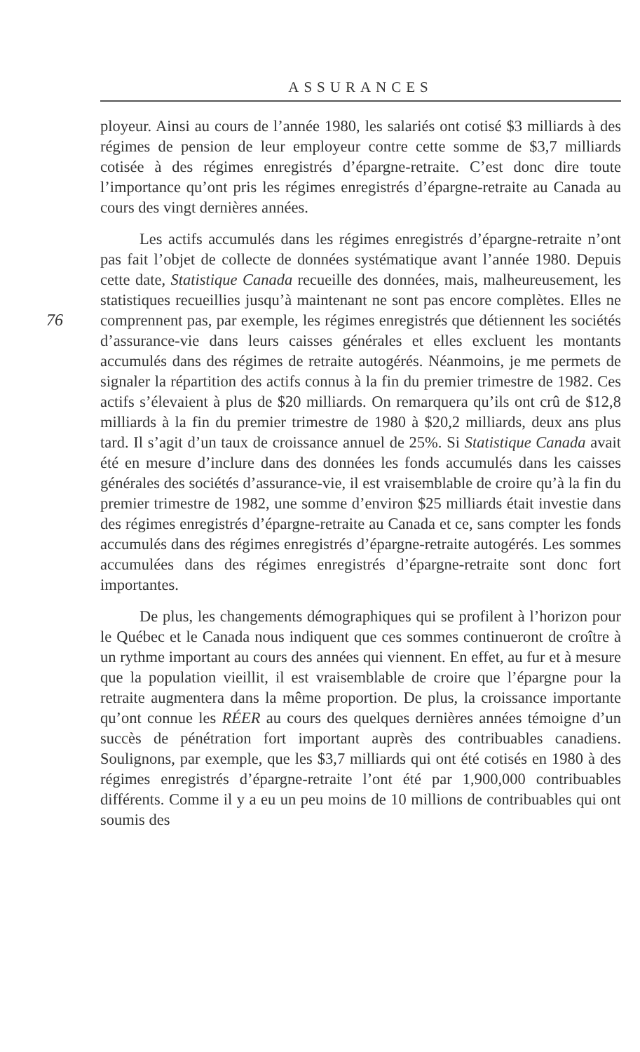ASSURANCES
76
ployeur. Ainsi au cours de l’année 1980, les salariés ont cotisé $3 milliards à des régimes de pension de leur employeur contre cette somme de $3,7 milliards cotisée à des régimes enregistrés d’épargne-retraite. C’est donc dire toute l’importance qu’ont pris les régimes enregistrés d’épargne-retraite au Canada au cours des vingt dernières années.
Les actifs accumulés dans les régimes enregistrés d’épargne-retraite n’ont pas fait l’objet de collecte de données systématique avant l’année 1980. Depuis cette date, Statistique Canada recueille des données, mais, malheureusement, les statistiques recueillies jusqu’à maintenant ne sont pas encore complètes. Elles ne comprennent pas, par exemple, les régimes enregistrés que détiennent les sociétés d’assurance-vie dans leurs caisses générales et elles excluent les montants accumulés dans des régimes de retraite autogérés. Néanmoins, je me permets de signaler la répartition des actifs connus à la fin du premier trimestre de 1982. Ces actifs s’élevaient à plus de $20 milliards. On remarquera qu’ils ont crû de $12,8 milliards à la fin du premier trimestre de 1980 à $20,2 milliards, deux ans plus tard. Il s’agit d’un taux de croissance annuel de 25%. Si Statistique Canada avait été en mesure d’inclure dans des données les fonds accumulés dans les caisses générales des sociétés d’assurance-vie, il est vraisemblable de croire qu’à la fin du premier trimestre de 1982, une somme d’environ $25 milliards était investie dans des régimes enregistrés d’épargne-retraite au Canada et ce, sans compter les fonds accumulés dans des régimes enregistrés d’épargne-retraite autogérés. Les sommes accumulées dans des régimes enregistrés d’épargne-retraite sont donc fort importantes.
De plus, les changements démographiques qui se profilent à l’horizon pour le Québec et le Canada nous indiquent que ces sommes continueront de croître à un rythme important au cours des années qui viennent. En effet, au fur et à mesure que la population vieillit, il est vraisemblable de croire que l’épargne pour la retraite augmentera dans la même proportion. De plus, la croissance importante qu’ont connue les RÉER au cours des quelques dernières années témoigne d’un succès de pénétration fort important auprès des contribuables canadiens. Soulignons, par exemple, que les $3,7 milliards qui ont été cotisés en 1980 à des régimes enregistrés d’épargne-retraite l’ont été par 1,900,000 contribuables différents. Comme il y a eu un peu moins de 10 millions de contribuables qui ont soumis des